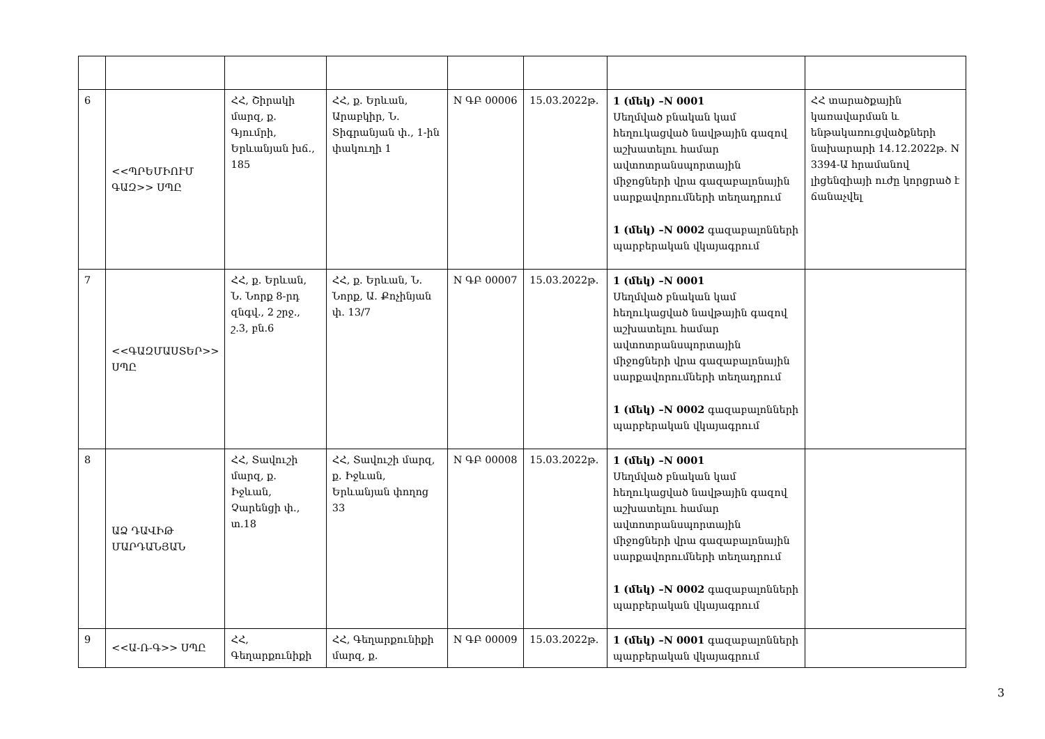| 6 | <<ՊՐԵՄԻՈՒՄ ԳԱԶ>> ՍՊԸ | ՀՀ, Շիրակի մարզ, ք. Գյումրի, Երևանյան խճ., 185 | ՀՀ, ք. Երևան, Արաբկիր, Ն. Տիգրանյան փ., 1-ին փակուղի 1 | N ԳԲ 00006 | 15.03.2022թ. | 1 (մեկ) –N 0001 Սեղմված բնական կամ հեղուկացված նավթային գազով աշխատելու համար ավտոտրանսպորտային միջոցների վրա գազաբալոնային սարքավորումների տեղադրում 1 (մեկ) –N 0002 գազաբալոնների պարբերական վկայագրում | ՀՀ տարածքային կառավարման և ենթակառուցվածքների նախարարի 14.12.2022թ. N 3394-Ա հրամանով լիցենզիայի ուժը կորցրած է ճանաչվել |
| 7 | <<ԳԱԶՄԱՍՏԵՐ>> ՍՊԸ | ՀՀ, ք. Երևան, Ն. Նորք 8-րդ զնգվ., 2 շրջ., շ.3, բն.6 | ՀՀ, ք. Երևան, Ն. Նորք, Ա. Քոչինյան փ. 13/7 | N ԳԲ 00007 | 15.03.2022թ. | 1 (մեկ) –N 0001 Սեղմված բնական կամ հեղուկացված նավթային գազով աշխատելու համար ավտոտրանսպորտային միջոցների վրա գազաբալոնային սարքավորումների տեղադրում 1 (մեկ) –N 0002 գազաբալոնների պարբերական վկայագրում | |
| 8 | ԱՁ ԴԱՎԻԹ ՄԱՐԴԱՆՅԱՆ | ՀՀ, Տավուշի մարզ, ք. Իջևան, Չարենցի փ., տ.18 | ՀՀ, Տավուշի մարզ, ք. Իջևան, Երևանյան փողոց 33 | N ԳԲ 00008 | 15.03.2022թ. | 1 (մեկ) –N 0001 Սեղմված բնական կամ հեղուկացված նավթային գազով աշխատելու համար ավտոտրանսպորտային միջոցների վրա գազաբալոնային սարքավորումների տեղադրում 1 (մեկ) –N 0002 գազաբալոնների պարբերական վկայագրում | |
| 9 | <<Ա-Ռ-Գ>> ՍՊԸ | ՀՀ, Գեղարքունիքի | ՀՀ, Գեղարքունիքի մարզ, ք. | N ԳԲ 00009 | 15.03.2022թ. | 1 (մեկ) –N 0001 գազաբալոնների պարբերական վկայագրում | |
3